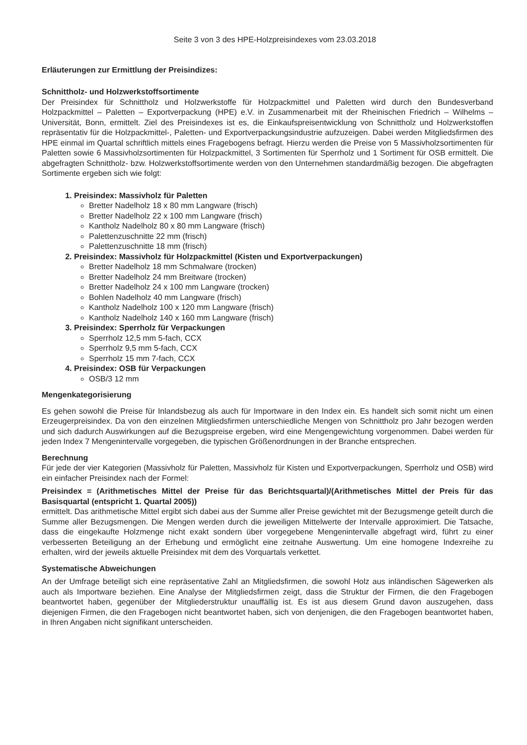Seite 3 von 3 des HPE-Holzpreisindexes vom 23.03.2018
Erläuterungen zur Ermittlung der Preisindizes:
Schnittholz- und Holzwerkstoffsortimente
Der Preisindex für Schnittholz und Holzwerkstoffe für Holzpackmittel und Paletten wird durch den Bundesverband Holzpackmittel – Paletten – Exportverpackung (HPE) e.V. in Zusammenarbeit mit der Rheinischen Friedrich – Wilhelms – Universität, Bonn, ermittelt. Ziel des Preisindexes ist es, die Einkaufspreisentwicklung von Schnittholz und Holzwerkstoffen repräsentativ für die Holzpackmittel-, Paletten- und Exportverpackungsindustrie aufzuzeigen. Dabei werden Mitgliedsfirmen des HPE einmal im Quartal schriftlich mittels eines Fragebogens befragt. Hierzu werden die Preise von 5 Massivholzsortimenten für Paletten sowie 6 Massivholzsortimenten für Holzpackmittel, 3 Sortimenten für Sperrholz und 1 Sortiment für OSB ermittelt. Die abgefragten Schnittholz- bzw. Holzwerkstoffsortimente werden von den Unternehmen standardmäßig bezogen. Die abgefragten Sortimente ergeben sich wie folgt:
1. Preisindex: Massivholz für Paletten
Bretter Nadelholz 18 x 80 mm Langware (frisch)
Bretter Nadelholz 22 x 100 mm Langware (frisch)
Kantholz Nadelholz 80 x 80 mm Langware (frisch)
Palettenzuschnitte 22 mm (frisch)
Palettenzuschnitte 18 mm (frisch)
2. Preisindex: Massivholz für Holzpackmittel (Kisten und Exportverpackungen)
Bretter Nadelholz 18 mm Schmalware (trocken)
Bretter Nadelholz 24 mm Breitware (trocken)
Bretter Nadelholz 24 x 100 mm Langware (trocken)
Bohlen Nadelholz 40 mm Langware (frisch)
Kantholz Nadelholz 100 x 120 mm Langware (frisch)
Kantholz Nadelholz 140 x 160 mm Langware (frisch)
3. Preisindex: Sperrholz für Verpackungen
Sperrholz 12,5 mm 5-fach, CCX
Sperrholz 9,5 mm 5-fach, CCX
Sperrholz 15 mm 7-fach, CCX
4. Preisindex: OSB für Verpackungen
OSB/3 12 mm
Mengenkategorisierung
Es gehen sowohl die Preise für Inlandsbezug als auch für Importware in den Index ein. Es handelt sich somit nicht um einen Erzeugerpreisindex. Da von den einzelnen Mitgliedsfirmen unterschiedliche Mengen von Schnittholz pro Jahr bezogen werden und sich dadurch Auswirkungen auf die Bezugspreise ergeben, wird eine Mengengewichtung vorgenommen. Dabei werden für jeden Index 7 Mengenintervalle vorgegeben, die typischen Größenordnungen in der Branche entsprechen.
Berechnung
Für jede der vier Kategorien (Massivholz für Paletten, Massivholz für Kisten und Exportverpackungen, Sperrholz und OSB) wird ein einfacher Preisindex nach der Formel:
Preisindex = (Arithmetisches Mittel der Preise für das Berichtsquartal)/(Arithmetisches Mittel der Preis für das Basisquartal (entspricht 1. Quartal 2005))
ermittelt. Das arithmetische Mittel ergibt sich dabei aus der Summe aller Preise gewichtet mit der Bezugsmenge geteilt durch die Summe aller Bezugsmengen. Die Mengen werden durch die jeweiligen Mittelwerte der Intervalle approximiert. Die Tatsache, dass die eingekaufte Holzmenge nicht exakt sondern über vorgegebene Mengenintervalle abgefragt wird, führt zu einer verbesserten Beteiligung an der Erhebung und ermöglicht eine zeitnahe Auswertung. Um eine homogene Indexreihe zu erhalten, wird der jeweils aktuelle Preisindex mit dem des Vorquartals verkettet.
Systematische Abweichungen
An der Umfrage beteiligt sich eine repräsentative Zahl an Mitgliedsfirmen, die sowohl Holz aus inländischen Sägewerken als auch als Importware beziehen. Eine Analyse der Mitgliedsfirmen zeigt, dass die Struktur der Firmen, die den Fragebogen beantwortet haben, gegenüber der Mitgliederstruktur unauffällig ist. Es ist aus diesem Grund davon auszugehen, dass diejenigen Firmen, die den Fragebogen nicht beantwortet haben, sich von denjenigen, die den Fragebogen beantwortet haben, in Ihren Angaben nicht signifikant unterscheiden.